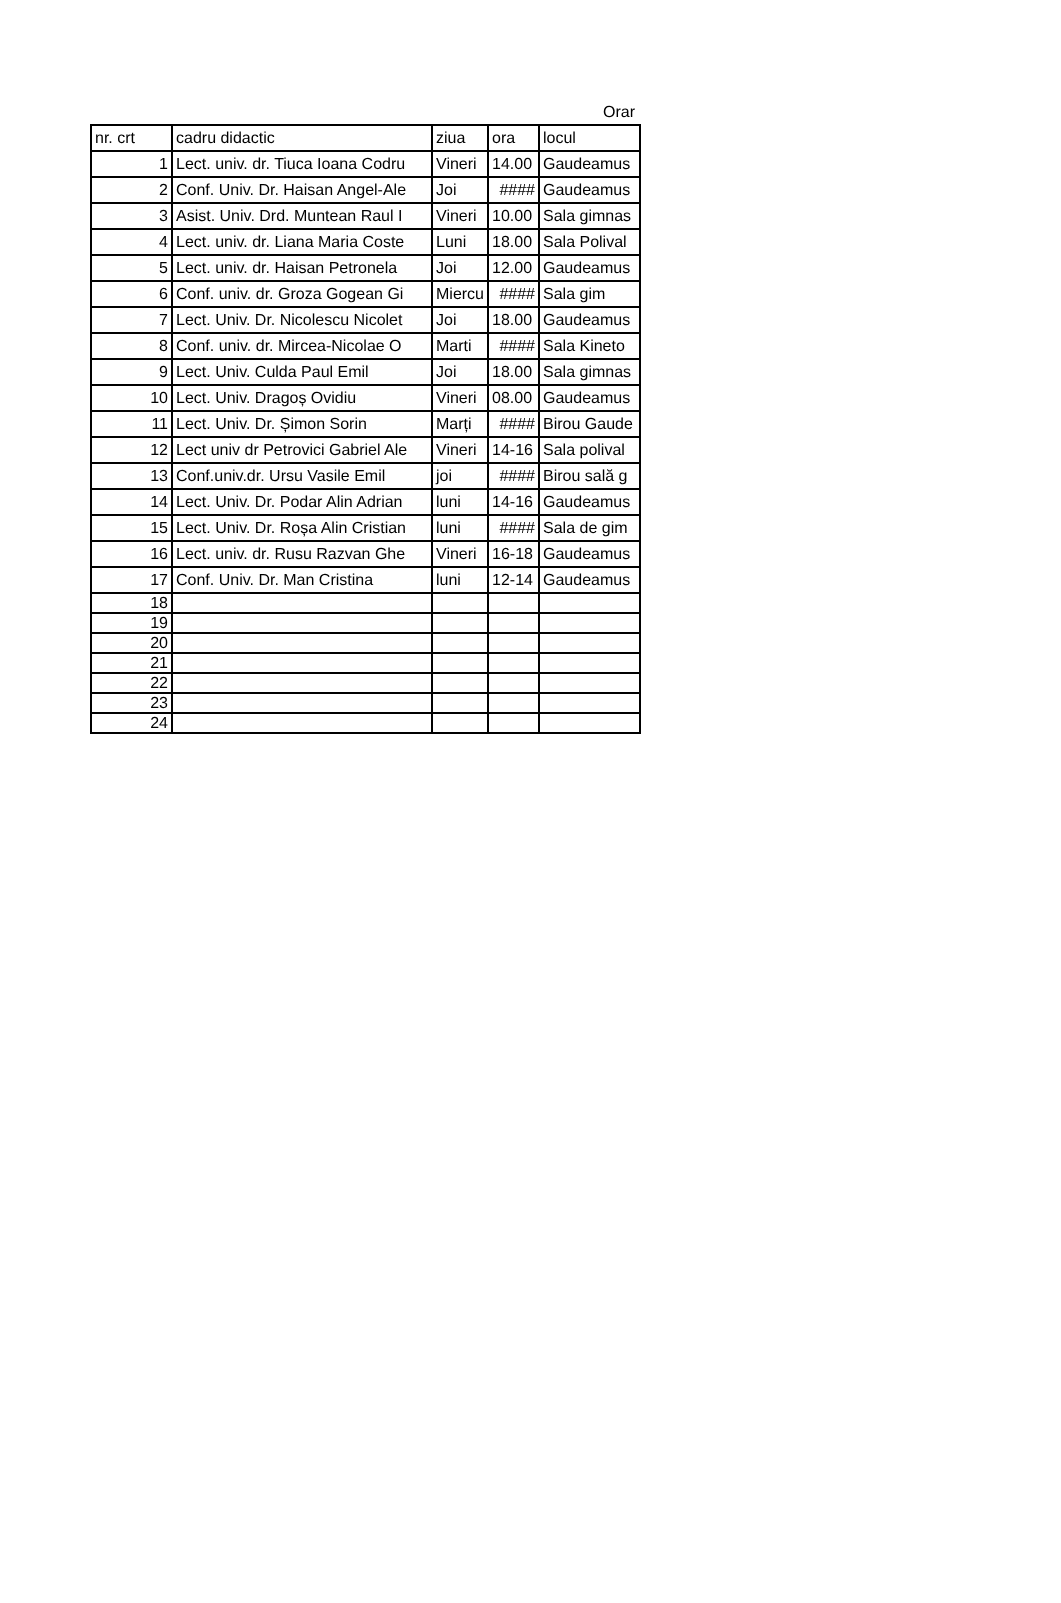Orar
| nr. crt | cadru didactic | ziua | ora | locul |
| --- | --- | --- | --- | --- |
| 1 | Lect. univ. dr. Tiuca Ioana Codru | Vineri | 14.00 | Gaudeamus |
| 2 | Conf. Univ. Dr. Haisan Angel-Ale | Joi | #### | Gaudeamus |
| 3 | Asist. Univ. Drd. Muntean Raul I | Vineri | 10.00 | Sala gimnas |
| 4 | Lect. univ. dr. Liana Maria Coste | Luni | 18.00 | Sala Polival |
| 5 | Lect. univ. dr. Haisan Petronela | Joi | 12.00 | Gaudeamus |
| 6 | Conf. univ. dr. Groza Gogean Gi | Miercu | #### | Sala gim |
| 7 | Lect. Univ. Dr. Nicolescu Nicolet | Joi | 18.00 | Gaudeamus |
| 8 | Conf. univ. dr. Mircea-Nicolae O | Marti | #### | Sala Kineto |
| 9 | Lect. Univ. Culda Paul Emil | Joi | 18.00 | Sala gimnas |
| 10 | Lect. Univ. Dragoș Ovidiu | Vineri | 08.00 | Gaudeamus |
| 11 | Lect. Univ. Dr. Șimon Sorin | Marți | #### | Birou Gaude |
| 12 | Lect univ dr Petrovici Gabriel Ale | Vineri | 14-16 | Sala polival |
| 13 | Conf.univ.dr. Ursu Vasile Emil | joi | #### | Birou sală g |
| 14 | Lect. Univ. Dr. Podar Alin Adrian | luni | 14-16 | Gaudeamus |
| 15 | Lect. Univ. Dr. Roșa Alin Cristian | luni | #### | Sala de gim |
| 16 | Lect. univ. dr. Rusu Razvan Ghe | Vineri | 16-18 | Gaudeamus |
| 17 | Conf. Univ. Dr. Man Cristina | luni | 12-14 | Gaudeamus |
| 18 | | | | |
| 19 | | | | |
| 20 | | | | |
| 21 | | | | |
| 22 | | | | |
| 23 | | | | |
| 24 | | | | |